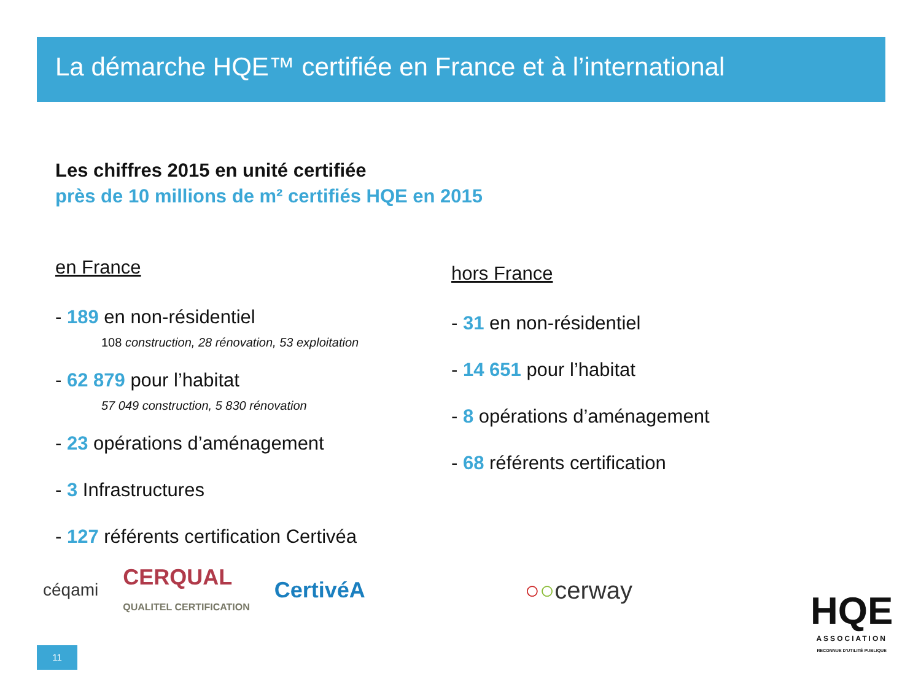La démarche HQE™ certifiée en France et à l’international
Les chiffres 2015 en unité certifiée
près de 10 millions de m² certifiés HQE en 2015
en France
- 189 en non-résidentiel
108 construction, 28 rénovation, 53 exploitation
- 62 879 pour l’habitat
57 049 construction, 5 830 rénovation
- 23 opérations d’aménagement
- 3 Infrastructures
- 127 référents certification Certivéa
hors France
- 31 en non-résidentiel
- 14 651 pour l’habitat
- 8 opérations d’aménagement
- 68 référents certification
céqami CERQUAL
QUALITEL CERTIFICATION CertivéA ○○cerway
HQE
ASSOCIATION
RECONNUE D'UTILITÉ PUBLIQUE
11